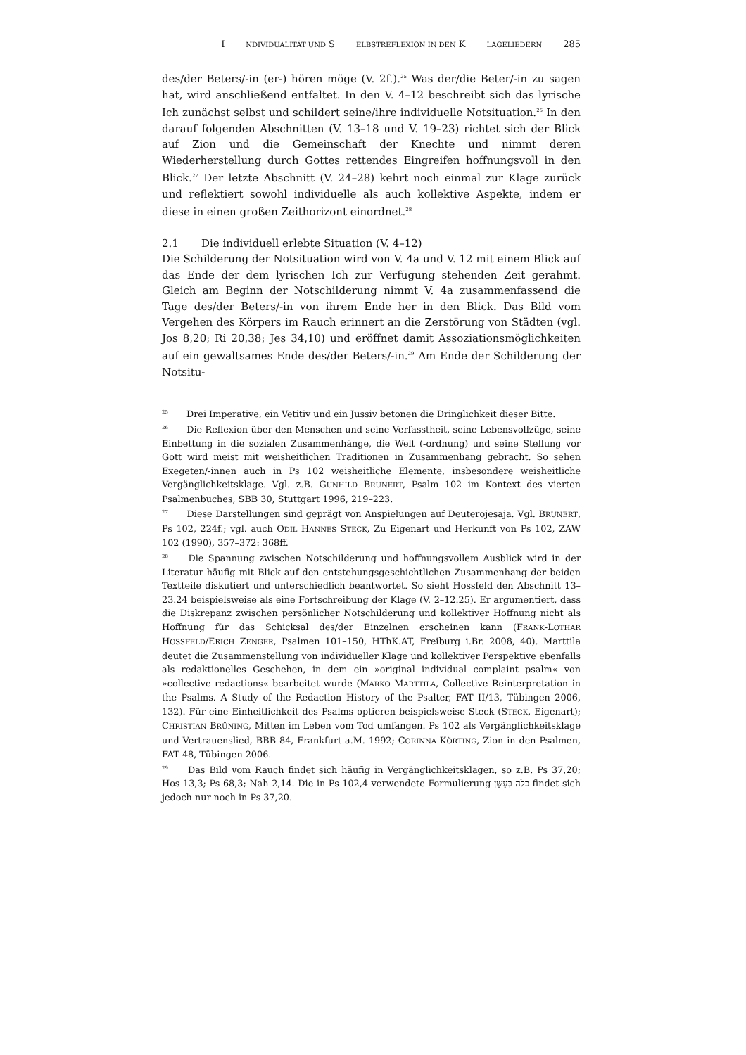I NDIVIDUALITÄT UND S ELBSTREFLEXION IN DEN K LAGELIEDERN 285
des/der Beters/-in (er-) hören möge (V. 2f.).<sup>25</sup> Was der/die Beter/-in zu sagen hat, wird anschließend entfaltet. In den V. 4–12 beschreibt sich das lyrische Ich zunächst selbst und schildert seine/ihre individuelle Notsituation.<sup>26</sup> In den darauf folgenden Abschnitten (V. 13–18 und V. 19–23) richtet sich der Blick auf Zion und die Gemeinschaft der Knechte und nimmt deren Wiederherstellung durch Gottes rettendes Eingreifen hoffnungsvoll in den Blick.<sup>27</sup> Der letzte Abschnitt (V. 24–28) kehrt noch einmal zur Klage zurück und reflektiert sowohl individuelle als auch kollektive Aspekte, indem er diese in einen großen Zeithorizont einordnet.<sup>28</sup>
2.1 Die individuell erlebte Situation (V. 4–12)
Die Schilderung der Notsituation wird von V. 4a und V. 12 mit einem Blick auf das Ende der dem lyrischen Ich zur Verfügung stehenden Zeit gerahmt. Gleich am Beginn der Notschilderung nimmt V. 4a zusammenfassend die Tage des/der Beters/-in von ihrem Ende her in den Blick. Das Bild vom Vergehen des Körpers im Rauch erinnert an die Zerstörung von Städten (vgl. Jos 8,20; Ri 20,38; Jes 34,10) und eröffnet damit Assoziationsmöglichkeiten auf ein gewaltsames Ende des/der Beters/-in.<sup>29</sup> Am Ende der Schilderung der Notsitu-
<sup>25</sup> Drei Imperative, ein Vetitiv und ein Jussiv betonen die Dringlichkeit dieser Bitte.
<sup>26</sup> Die Reflexion über den Menschen und seine Verfasstheit, seine Lebensvollzüge, seine Einbettung in die sozialen Zusammenhänge, die Welt (-ordnung) und seine Stellung vor Gott wird meist mit weisheitlichen Traditionen in Zusammenhang gebracht. So sehen Exegeten/-innen auch in Ps 102 weisheitliche Elemente, insbesondere weisheitliche Vergänglichkeitsklage. Vgl. z.B. GUNHILD BRUNERT, Psalm 102 im Kontext des vierten Psalmenbuches, SBB 30, Stuttgart 1996, 219–223.
<sup>27</sup> Diese Darstellungen sind geprägt von Anspielungen auf Deuterojesaja. Vgl. BRUNERT, Ps 102, 224f.; vgl. auch ODIL HANNES STECK, Zu Eigenart und Herkunft von Ps 102, ZAW 102 (1990), 357–372: 368ff.
<sup>28</sup> Die Spannung zwischen Notschilderung und hoffnungsvollem Ausblick wird in der Literatur häufig mit Blick auf den entstehungsgeschichtlichen Zusammenhang der beiden Textteile diskutiert und unterschiedlich beantwortet. So sieht Hossfeld den Abschnitt 13–23.24 beispielsweise als eine Fortschreibung der Klage (V. 2–12.25). Er argumentiert, dass die Diskrepanz zwischen persönlicher Notschilderung und kollektiver Hoffnung nicht als Hoffnung für das Schicksal des/der Einzelnen erscheinen kann (FRANK-LOTHAR HOSSFELD/ERICH ZENGER, Psalmen 101–150, HThK.AT, Freiburg i.Br. 2008, 40). Marttila deutet die Zusammenstellung von individueller Klage und kollektiver Perspektive ebenfalls als redaktionelles Geschehen, in dem ein »original individual complaint psalm« von »collective redactions« bearbeitet wurde (MARKO MARTTILA, Collective Reinterpretation in the Psalms. A Study of the Redaction History of the Psalter, FAT II/13, Tübingen 2006, 132). Für eine Einheitlichkeit des Psalms optieren beispielsweise Steck (STECK, Eigenart); CHRISTIAN BRÜNING, Mitten im Leben vom Tod umfangen. Ps 102 als Vergänglichkeitsklage und Vertrauenslied, BBB 84, Frankfurt a.M. 1992; CORINNA KÖRTING, Zion in den Psalmen, FAT 48, Tübingen 2006.
<sup>29</sup> Das Bild vom Rauch findet sich häufig in Vergänglichkeitsklagen, so z.B. Ps 37,20; Hos 13,3; Ps 68,3; Nah 2,14. Die in Ps 102,4 verwendete Formulierung כלה בְּעָשָׁן findet sich jedoch nur noch in Ps 37,20.